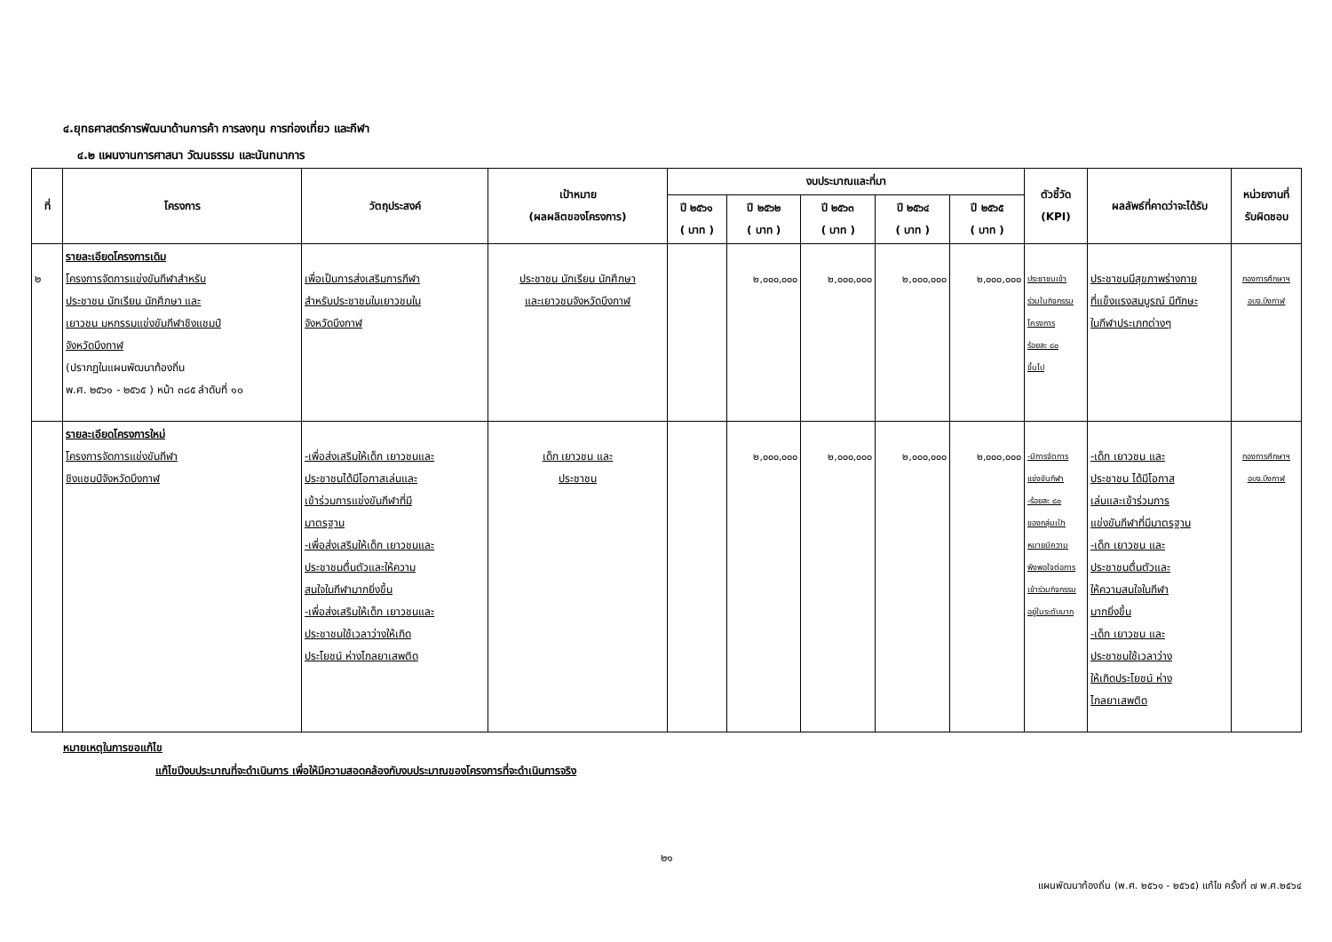๔.ยุทธศาสตร์การพัฒนาด้านการค้า การลงทุน การท่องเที่ยว และกีฬา
๔.๒ แผนงานการศาสนา วัฒนธรรม และนันทนาการ
| ที่ | โครงการ | วัตถุประสงค์ | เป้าหมาย (ผลผลิตของโครงการ) | งบประมาณและที่มา | | | | | ตัวชี้วัด (KPI) | ผลลัพธ์ที่คาดว่าจะได้รับ | หน่วยงานที่ รับผิดชอบ |
| --- | --- | --- | --- | --- | --- | --- | --- | --- | --- | --- | --- |
| | | | | ปี ๒๕๖๑ ( บาท ) | ปี ๒๕๖๒ ( บาท ) | ปี ๒๕๖๓ ( บาท ) | ปี ๒๕๖๔ ( บาท ) | ปี ๒๕๖๕ ( บาท ) | | | |
| ๒ | รายละเอียดโครงการเดิม โครงการจัดการแข่งขันกีฬาสำหรับ ประชาชน นักเรียน นักศึกษา และ เยาวชน มหกรรมแข่งขันกีฬาชิงแชมป์ จังหวัดบึงกาฬ (ปรากฏในแผนพัฒนาท้องถิ่น พ.ศ. ๒๕๖๑ - ๒๕๖๕ ) หน้า ๓๘๕ ลำดับที่ ๑๐ | เพื่อเป็นการส่งเสริมการกีฬา สำหรับประชาชนในเยาวชนใน จังหวัดบึงกาฬ | ประชาชน นักเรียน นักศึกษา และเยาวชนจังหวัดบึงกาฬ | | ๒,๐๐๐,๐๐๐ | ๒,๐๐๐,๐๐๐ | ๒,๐๐๐,๐๐๐ | ๒,๐๐๐,๐๐๐ | ประชาชนเข้า ร่วมในกิจกรรม โครงการ ร้อยละ ๘๐ ขึ้นไป | ประชาชนมีสุขภาพร่างกาย ที่แข็งแรงสมบูรณ์ มีทักษะ ในกีฬาประเภทต่างๆ | กองการศึกษาฯ อบจ.บึงกาฬ |
| | รายละเอียดโครงการใหม่ โครงการจัดการแข่งขันกีฬา ชิงแชมป์จังหวัดบึงกาฬ | -เพื่อส่งเสริมให้เด็ก เยาวชนและ ประชาชนได้มีโอกาสเล่นและ เข้าร่วมการแข่งขันกีฬาที่มี มาตรฐาน -เพื่อส่งเสริมให้เด็ก เยาวชนและ ประชาชนตื่นตัวและให้ความ สนใจในกีฬามากยิ่งขึ้น -เพื่อส่งเสริมให้เด็ก เยาวชนและ ประชาชนใช้เวลาว่างให้เกิด ประโยชน์ ห่างไกลยาเสพติด | เด็ก เยาวชน และ ประชาชน | | ๒,๐๐๐,๐๐๐ | ๒,๐๐๐,๐๐๐ | ๒,๐๐๐,๐๐๐ | ๒,๐๐๐,๐๐๐ | -มีการจัดการ แข่งขันกีฬา -ร้อยละ ๘๐ ของกลุ่มเป้า หมายมีความ พึงพอใจต่อการ เข้าร่วมกิจกรรม อยู่ในระดับมาก | -เด็ก เยาวชน และ ประชาชน ได้มีโอกาส เล่นและเข้าร่วมการ แข่งขันกีฬาที่มีมาตรฐาน -เด็ก เยาวชน และ ประชาชนตื่นตัวและ ให้ความสนใจในกีฬา มากยิ่งขึ้น -เด็ก เยาวชน และ ประชาชนใช้เวลาว่าง ให้เกิดประโยชน์ ห่าง ไกลยาเสพติด | กองการศึกษาฯ อบจ.บึงกาฬ |
หมายเหตุในการขอแก้ไข
แก้ไขปีงบประมาณที่จะดำเนินการ เพื่อให้มีความสอดคล้องกับงบประมาณของโครงการที่จะดำเนินการจริง
๒๑
แผนพัฒนาท้องถิ่น (พ.ศ. ๒๕๖๑ - ๒๕๖๕) แก้ไข ครั้งที่ ๗ พ.ศ.๒๕๖๔